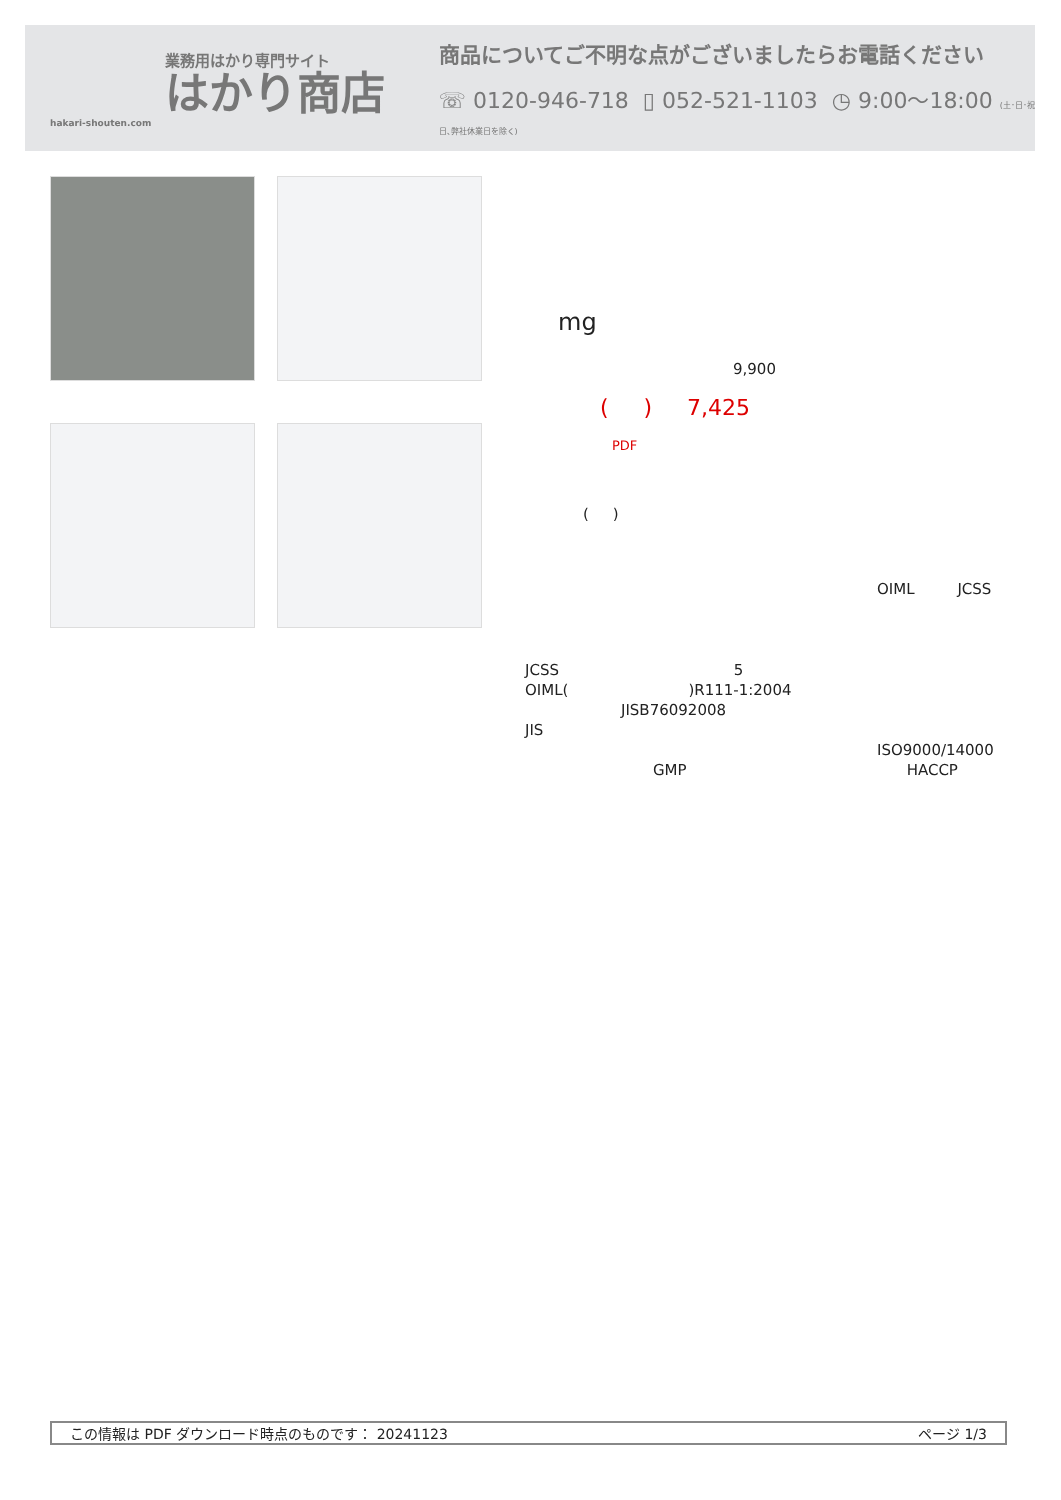業務用はかり専門サイト
はかり商店
hakari-shouten.com
商品についてご不明な点がございましたらお電話ください
☏ 0120-946-718 ▯ 052-521-1103 ◷ 9:00〜18:00 (土･日･祝日､弊社休業日を除く)
mg
9,900
( ) 7,425
PDF
( )
OIML JCSS
JCSS 5
OIML()R111-1:2004
JISB76092008
JIS
ISO9000/14000
GMP HACCP
この情報は PDF ダウンロード時点のものです： 20241123 ページ 1/3